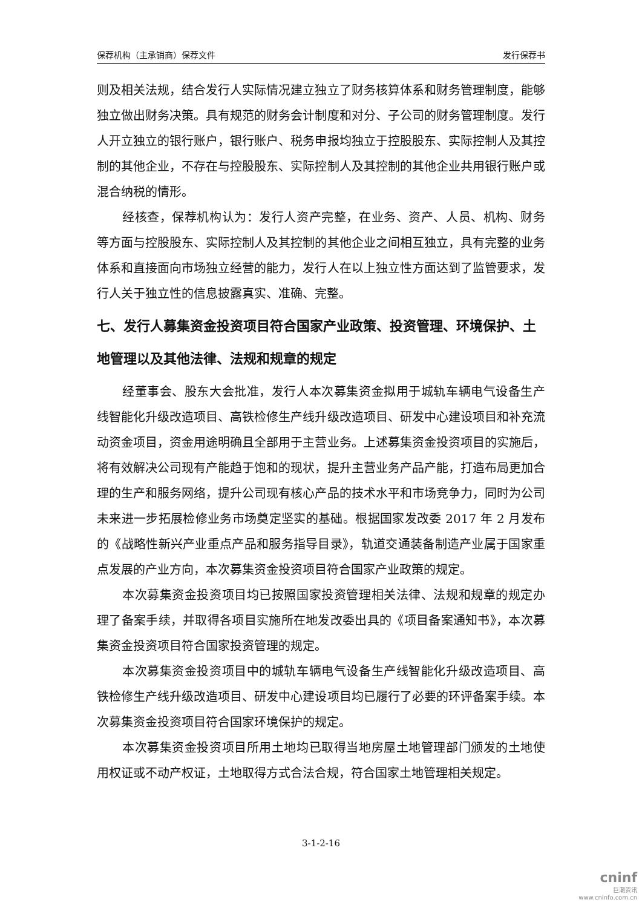保荐机构（主承销商）保荐文件 发行保荐书
则及相关法规，结合发行人实际情况建立独立了财务核算体系和财务管理制度，能够独立做出财务决策。具有规范的财务会计制度和对分、子公司的财务管理制度。发行人开立独立的银行账户，银行账户、税务申报均独立于控股股东、实际控制人及其控制的其他企业，不存在与控股股东、实际控制人及其控制的其他企业共用银行账户或混合纳税的情形。
经核查，保荐机构认为：发行人资产完整，在业务、资产、人员、机构、财务等方面与控股股东、实际控制人及其控制的其他企业之间相互独立，具有完整的业务体系和直接面向市场独立经营的能力，发行人在以上独立性方面达到了监管要求，发行人关于独立性的信息披露真实、准确、完整。
七、发行人募集资金投资项目符合国家产业政策、投资管理、环境保护、土地管理以及其他法律、法规和规章的规定
经董事会、股东大会批准，发行人本次募集资金拟用于城轨车辆电气设备生产线智能化升级改造项目、高铁检修生产线升级改造项目、研发中心建设项目和补充流动资金项目，资金用途明确且全部用于主营业务。上述募集资金投资项目的实施后，将有效解决公司现有产能趋于饱和的现状，提升主营业务产品产能，打造布局更加合理的生产和服务网络，提升公司现有核心产品的技术水平和市场竞争力，同时为公司未来进一步拓展检修业务市场奠定坚实的基础。根据国家发改委 2017 年 2 月发布的《战略性新兴产业重点产品和服务指导目录》，轨道交通装备制造产业属于国家重点发展的产业方向，本次募集资金投资项目符合国家产业政策的规定。
本次募集资金投资项目均已按照国家投资管理相关法律、法规和规章的规定办理了备案手续，并取得各项目实施所在地发改委出具的《项目备案通知书》，本次募集资金投资项目符合国家投资管理的规定。
本次募集资金投资项目中的城轨车辆电气设备生产线智能化升级改造项目、高铁检修生产线升级改造项目、研发中心建设项目均已履行了必要的环评备案手续。本次募集资金投资项目符合国家环境保护的规定。
本次募集资金投资项目所用土地均已取得当地房屋土地管理部门颁发的土地使用权证或不动产权证，土地取得方式合法合规，符合国家土地管理相关规定。
3-1-2-16
cninf
巨潮资讯
www.cninfo.com.cn